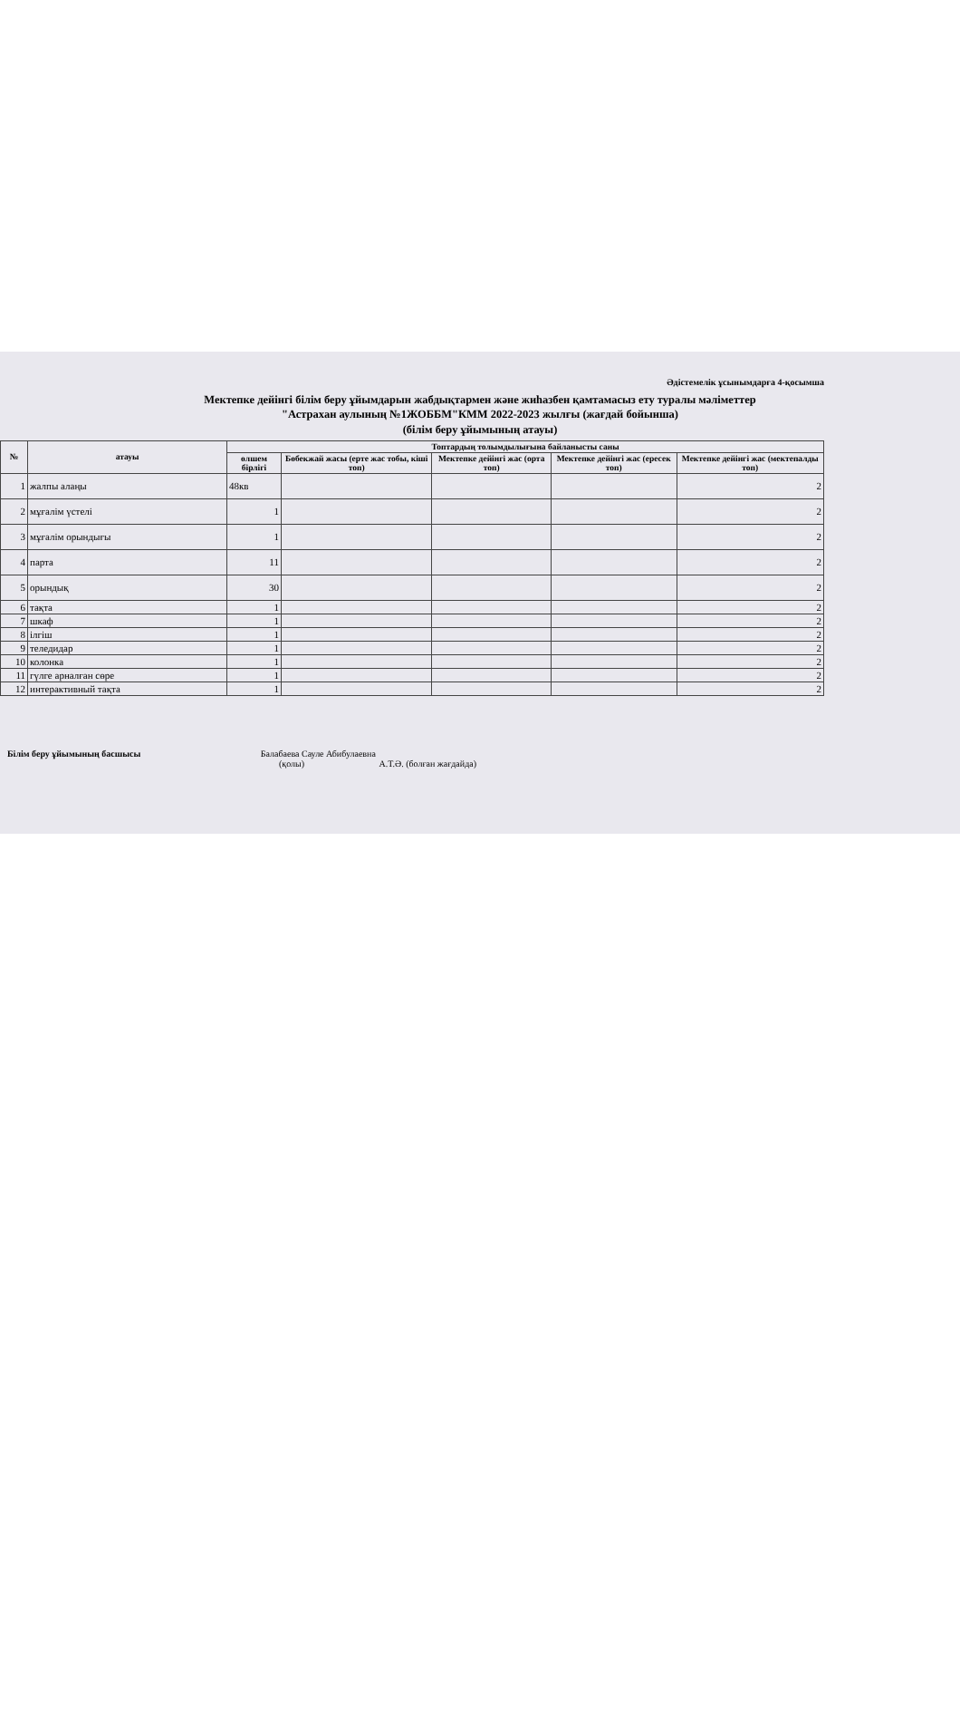Әдістемелік ұсынымдарға 4-қосымша
Мектепке дейінгі білім беру ұйымдарын жабдықтармен және жиһазбен қамтамасыз ету туралы мәліметтер
"Астрахан аулының №1ЖОББМ"КММ 2022-2023 жылғы (жағдай бойынша)
(білім беру ұйымының атауы)
| № | атауы | Топтардың толымдылығына байланысты саны | | | | |
| --- | --- | --- | --- | --- | --- | --- |
| | | өлшем бірлігі | Бөбекжай жасы (ерте жас тобы, кіші топ) | Мектепке дейінгі жас (орта топ) | Мектепке дейінгі жас (ересек топ) | Мектепке дейінгі жас (мектепалды топ) |
| 1 | жалпы алаңы | 48кв | | | | 2 |
| 2 | мұғалім үстелі | 1 | | | | 2 |
| 3 | мұғалім орындығы | 1 | | | | 2 |
| 4 | парта | 11 | | | | 2 |
| 5 | орындық | 30 | | | | 2 |
| 6 | тақта | 1 | | | | 2 |
| 7 | шкаф | 1 | | | | 2 |
| 8 | ілгіш | 1 | | | | 2 |
| 9 | теледидар | 1 | | | | 2 |
| 10 | колонка | 1 | | | | 2 |
| 11 | гүлге арналған сөре | 1 | | | | 2 |
| 12 | интерактивный тақта | 1 | | | | 2 |
Білім беру ұйымының басшысы Балабаева Сауле Абибулаевна
(қолы) А.Т.Ә. (болған жағдайда)